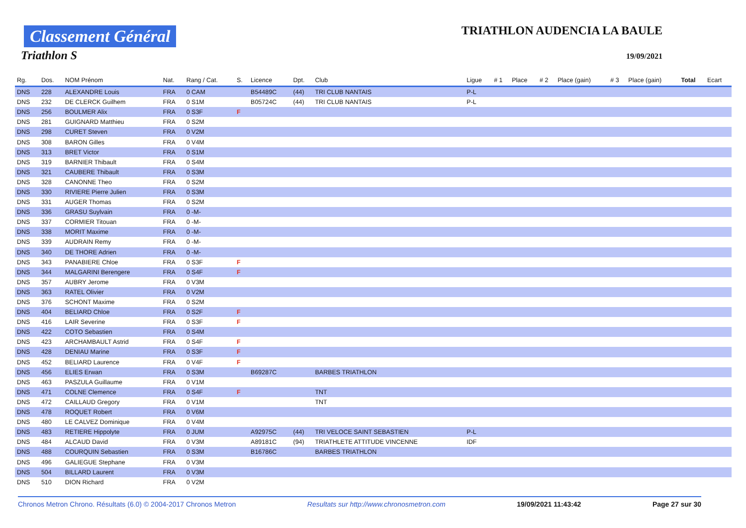Classement Général
Triathlon S
TRIATHLON AUDENCIA LA BAULE
19/09/2021
| Rg. | Dos. | NOM Prénom | Nat. | Rang / Cat. | S. | Licence | Dpt. | Club | Ligue | # 1 | Place | # 2 | Place (gain) | # 3 | Place (gain) | Total | Ecart |
| --- | --- | --- | --- | --- | --- | --- | --- | --- | --- | --- | --- | --- | --- | --- | --- | --- | --- |
| DNS | 228 | ALEXANDRE Louis | FRA | 0 CAM | | B54489C | (44) | TRI CLUB NANTAIS | P-L | | | | | | | | |
| DNS | 232 | DE CLERCK Guilhem | FRA | 0 S1M | | B05724C | (44) | TRI CLUB NANTAIS | P-L | | | | | | | | |
| DNS | 256 | BOULMER Alix | FRA | 0 S3F | F | | | | | | | | | | | | |
| DNS | 281 | GUIGNARD Matthieu | FRA | 0 S2M | | | | | | | | | | | | | |
| DNS | 298 | CURET Steven | FRA | 0 V2M | | | | | | | | | | | | | |
| DNS | 308 | BARON Gilles | FRA | 0 V4M | | | | | | | | | | | | | |
| DNS | 313 | BRET Victor | FRA | 0 S1M | | | | | | | | | | | | | |
| DNS | 319 | BARNIER Thibault | FRA | 0 S4M | | | | | | | | | | | | | |
| DNS | 321 | CAUBERE Thibault | FRA | 0 S3M | | | | | | | | | | | | | |
| DNS | 328 | CANONNE Theo | FRA | 0 S2M | | | | | | | | | | | | | |
| DNS | 330 | RIVIERE Pierre Julien | FRA | 0 S3M | | | | | | | | | | | | | |
| DNS | 331 | AUGER Thomas | FRA | 0 S2M | | | | | | | | | | | | | |
| DNS | 336 | GRASU Suylvain | FRA | 0 -M- | | | | | | | | | | | | | |
| DNS | 337 | CORMIER Titouan | FRA | 0 -M- | | | | | | | | | | | | | |
| DNS | 338 | MORIT Maxime | FRA | 0 -M- | | | | | | | | | | | | | |
| DNS | 339 | AUDRAIN Remy | FRA | 0 -M- | | | | | | | | | | | | | |
| DNS | 340 | DE THORE Adrien | FRA | 0 -M- | | | | | | | | | | | | | |
| DNS | 343 | PANABIERE Chloe | FRA | 0 S3F | F | | | | | | | | | | | | |
| DNS | 344 | MALGARINI Berengere | FRA | 0 S4F | F | | | | | | | | | | | | |
| DNS | 357 | AUBRY Jerome | FRA | 0 V3M | | | | | | | | | | | | | |
| DNS | 363 | RATEL Olivier | FRA | 0 V2M | | | | | | | | | | | | | |
| DNS | 376 | SCHONT Maxime | FRA | 0 S2M | | | | | | | | | | | | | |
| DNS | 404 | BELIARD Chloe | FRA | 0 S2F | F | | | | | | | | | | | | |
| DNS | 416 | LAIR Severine | FRA | 0 S3F | F | | | | | | | | | | | | |
| DNS | 422 | COTO Sebastien | FRA | 0 S4M | | | | | | | | | | | | | |
| DNS | 423 | ARCHAMBAULT Astrid | FRA | 0 S4F | F | | | | | | | | | | | | |
| DNS | 428 | DENIAU Marine | FRA | 0 S3F | F | | | | | | | | | | | | |
| DNS | 452 | BELIARD Laurence | FRA | 0 V4F | F | | | | | | | | | | | | |
| DNS | 456 | ELIES Erwan | FRA | 0 S3M | | B69287C | | BARBES TRIATHLON | | | | | | | | | |
| DNS | 463 | PASZULA Guillaume | FRA | 0 V1M | | | | | | | | | | | | | |
| DNS | 471 | COLNE Clemence | FRA | 0 S4F | F | | | TNT | | | | | | | | | |
| DNS | 472 | CAILLAUD Gregory | FRA | 0 V1M | | | | TNT | | | | | | | | | |
| DNS | 478 | ROQUET Robert | FRA | 0 V6M | | | | | | | | | | | | | |
| DNS | 480 | LE CALVEZ Dominique | FRA | 0 V4M | | | | | | | | | | | | | |
| DNS | 483 | RETIERE Hippolyte | FRA | 0 JUM | | A92975C | (44) | TRI VELOCE SAINT SEBASTIEN | P-L | | | | | | | | |
| DNS | 484 | ALCAUD David | FRA | 0 V3M | | A89181C | (94) | TRIATHLETE ATTITUDE VINCENNE | IDF | | | | | | | | |
| DNS | 488 | COURQUIN Sebastien | FRA | 0 S3M | | B16786C | | BARBES TRIATHLON | | | | | | | | | |
| DNS | 496 | GALIEGUE Stephane | FRA | 0 V3M | | | | | | | | | | | | | |
| DNS | 504 | BILLARD Laurent | FRA | 0 V3M | | | | | | | | | | | | | |
| DNS | 510 | DION Richard | FRA | 0 V2M | | | | | | | | | | | | | |
Chronos Metron Chrono. Résultats (6.0) © 2004-2017 Chronos Metron Resultats sur http://www.chronosmetron.com 19/09/2021 11:43:42 Page 27 sur 30